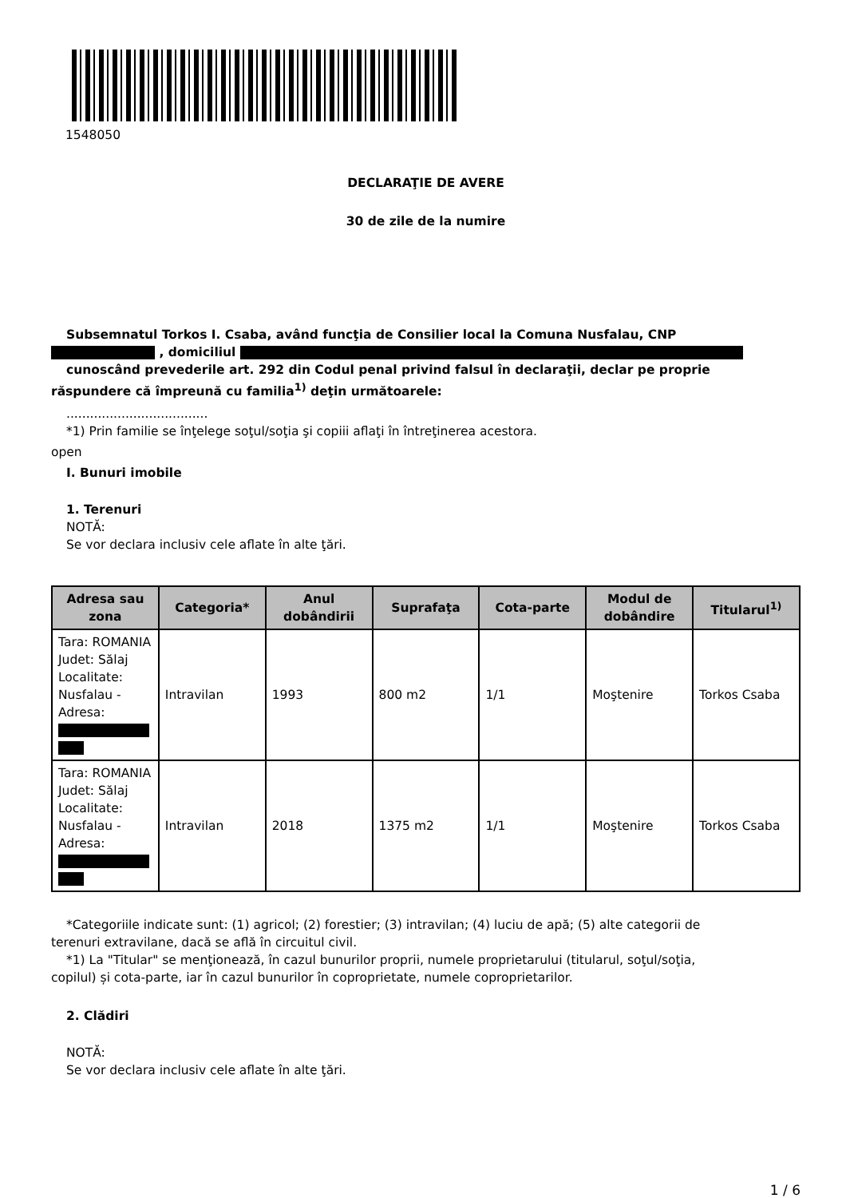1548050
DECLARAŢIE DE AVERE
30 de zile de la numire
Subsemnatul Torkos I. Csaba, având funcţia de Consilier local la Comuna Nusfalau, CNP
, domiciliul
cunoscând prevederile art. 292 din Codul penal privind falsul în declaraţii, declar pe proprie
răspundere că împreună cu familia<sup>1)</sup> deţin următoarele:
....................................
*1) Prin familie se înţelege soţul/soţia şi copiii aflaţi în întreţinerea acestora.
open
I. Bunuri imobile
1. Terenuri
NOTĂ:
Se vor declara inclusiv cele aflate în alte ţări.
| Adresa sau zona | Categoria* | Anul dobândirii | Suprafaţa | Cota-parte | Modul de dobândire | Titularul<sup>1)</sup> |
| --- | --- | --- | --- | --- | --- | --- |
| Tara: ROMANIA Judet: Sălaj Localitate: Nusfalau - Adresa: | Intravilan | 1993 | 800 m2 | 1/1 | Moştenire | Torkos Csaba |
| Tara: ROMANIA Judet: Sălaj Localitate: Nusfalau - Adresa: | Intravilan | 2018 | 1375 m2 | 1/1 | Moştenire | Torkos Csaba |
*Categoriile indicate sunt: (1) agricol; (2) forestier; (3) intravilan; (4) luciu de apă; (5) alte categorii de
terenuri extravilane, dacă se află în circuitul civil.
*1) La "Titular" se menţionează, în cazul bunurilor proprii, numele proprietarului (titularul, soţul/soţia,
copilul) și cota-parte, iar în cazul bunurilor în coproprietate, numele coproprietarilor.
2. Clădiri
NOTĂ:
Se vor declara inclusiv cele aflate în alte ţări.
1 / 6